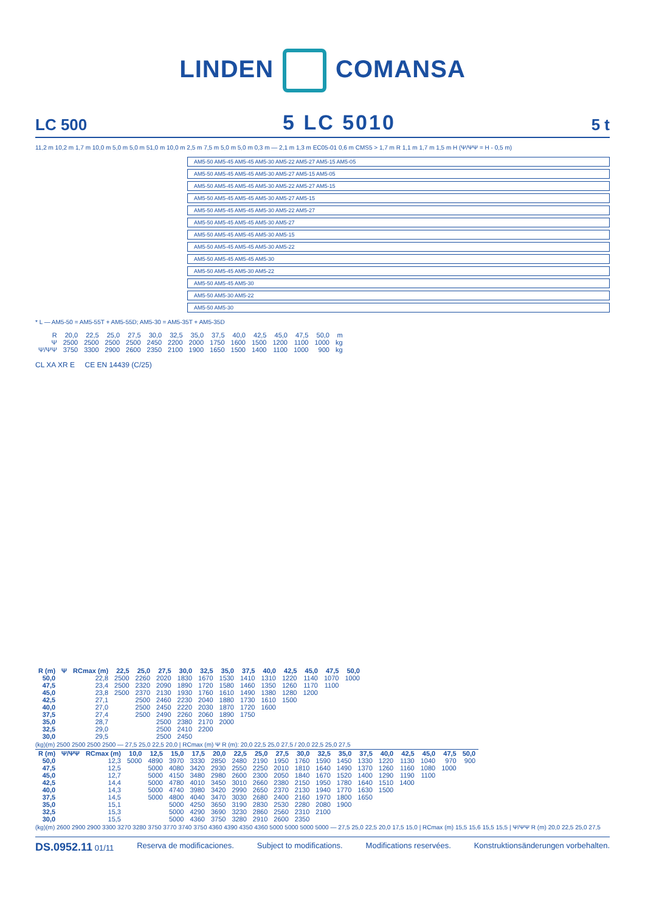LINDEN COMANSA
LC 500 5 LC 5010 5 t
11,2 m 10,2 m 1,7 m 10,0 m 5,0 m 5,0 m 51,0 m 10,0 m 2,5 m 7,5 m 5,0 m 5,0 m 0,3 m — 2,1 m 1,3 m EC05-01 0,6 m CMS5 > 1,7 m R 1,1 m 1,7 m 1,5 m H (Ψ/ΨΨ = H - 0,5 m)
AM5-50 AM5-45 AM5-45 AM5-30 AM5-22 AM5-27 AM5-15 AM5-05
AM5-50 AM5-45 AM5-45 AM5-30 AM5-27 AM5-15 AM5-05
AM5-50 AM5-45 AM5-45 AM5-30 AM5-22 AM5-27 AM5-15
AM5-50 AM5-45 AM5-45 AM5-30 AM5-27 AM5-15
AM5-50 AM5-45 AM5-45 AM5-30 AM5-22 AM5-27
AM5-50 AM5-45 AM5-45 AM5-30 AM5-27
AM5-50 AM5-45 AM5-45 AM5-30 AM5-15
AM5-50 AM5-45 AM5-45 AM5-30 AM5-22
AM5-50 AM5-45 AM5-45 AM5-30
AM5-50 AM5-45 AM5-30 AM5-22
AM5-50 AM5-45 AM5-30
AM5-50 AM5-30 AM5-22
AM5-50 AM5-30
* L — AM5-50 = AM5-55T + AM5-55D; AM5-30 = AM5-35T + AM5-35D
| R | 20,0 | 22,5 | 25,0 | 27,5 | 30,0 | 32,5 | 35,0 | 37,5 | 40,0 | 42,5 | 45,0 | 47,5 | 50,0 | m |
| Ψ | 2500 | 2500 | 2500 | 2500 | 2450 | 2200 | 2000 | 1750 | 1600 | 1500 | 1200 | 1100 | 1000 | kg |
| Ψ/ΨΨ | 3750 | 3300 | 2900 | 2600 | 2350 | 2100 | 1900 | 1650 | 1500 | 1400 | 1100 | 1000 | 900 | kg |
CL XA XR E CE EN 14439 (C/25)
| R (m) | Ψ | RCmax (m) | 22,5 | 25,0 | 27,5 | 30,0 | 32,5 | 35,0 | 37,5 | 40,0 | 42,5 | 45,0 | 47,5 | 50,0 |
| --- | --- | --- | --- | --- | --- | --- | --- | --- | --- | --- | --- | --- | --- | --- |
| 50,0 | | 22,8 | 2500 | 2260 | 2020 | 1830 | 1670 | 1530 | 1410 | 1310 | 1220 | 1140 | 1070 | 1000 |
| 47,5 | | 23,4 | 2500 | 2320 | 2090 | 1890 | 1720 | 1580 | 1460 | 1350 | 1260 | 1170 | 1100 | |
| 45,0 | | 23,8 | 2500 | 2370 | 2130 | 1930 | 1760 | 1610 | 1490 | 1380 | 1280 | 1200 | | |
| 42,5 | | 27,1 | | 2500 | 2460 | 2230 | 2040 | 1880 | 1730 | 1610 | 1500 | | | |
| 40,0 | | 27,0 | | 2500 | 2450 | 2220 | 2030 | 1870 | 1720 | 1600 | | | | |
| 37,5 | | 27,4 | | 2500 | 2490 | 2260 | 2060 | 1890 | 1750 | | | | | |
| 35,0 | | 28,7 | | | 2500 | 2380 | 2170 | 2000 | | | | | | |
| 32,5 | | 29,0 | | | 2500 | 2410 | 2200 | | | | | | | |
| 30,0 | | 29,5 | | | 2500 | 2450 | | | | | | | | |
(kg)(m) 2500 2500 2500 2500 — 27,5 25,0 22,5 20,0 | RCmax (m) Ψ R (m): 20,0 22,5 25,0 27,5 / 20,0 22,5 25,0 27,5
| R (m) | Ψ/ΨΨ | RCmax (m) | 10,0 | 12,5 | 15,0 | 17,5 | 20,0 | 22,5 | 25,0 | 27,5 | 30,0 | 32,5 | 35,0 | 37,5 | 40,0 | 42,5 | 45,0 | 47,5 | 50,0 |
| --- | --- | --- | --- | --- | --- | --- | --- | --- | --- | --- | --- | --- | --- | --- | --- | --- | --- | --- | --- |
| 50,0 | | 12,3 | 5000 | 4890 | 3970 | 3330 | 2850 | 2480 | 2190 | 1950 | 1760 | 1590 | 1450 | 1330 | 1220 | 1130 | 1040 | 970 | 900 |
| 47,5 | | 12,5 | | 5000 | 4080 | 3420 | 2930 | 2550 | 2250 | 2010 | 1810 | 1640 | 1490 | 1370 | 1260 | 1160 | 1080 | 1000 | |
| 45,0 | | 12,7 | | 5000 | 4150 | 3480 | 2980 | 2600 | 2300 | 2050 | 1840 | 1670 | 1520 | 1400 | 1290 | 1190 | 1100 | | |
| 42,5 | | 14,4 | | 5000 | 4780 | 4010 | 3450 | 3010 | 2660 | 2380 | 2150 | 1950 | 1780 | 1640 | 1510 | 1400 | | | |
| 40,0 | | 14,3 | | 5000 | 4740 | 3980 | 3420 | 2990 | 2650 | 2370 | 2130 | 1940 | 1770 | 1630 | 1500 | | | | |
| 37,5 | | 14,5 | | 5000 | 4800 | 4040 | 3470 | 3030 | 2680 | 2400 | 2160 | 1970 | 1800 | 1650 | | | | | |
| 35,0 | | 15,1 | | | 5000 | 4250 | 3650 | 3190 | 2830 | 2530 | 2280 | 2080 | 1900 | | | | | | |
| 32,5 | | 15,3 | | | 5000 | 4290 | 3690 | 3230 | 2860 | 2560 | 2310 | 2100 | | | | | | | |
| 30,0 | | 15,5 | | | 5000 | 4360 | 3750 | 3280 | 2910 | 2600 | 2350 | | | | | | | | |
(kg)(m) 2600 2900 2900 3300 3270 3280 3750 3770 3740 3750 4360 4390 4350 4360 5000 5000 5000 5000 — 27,5 25,0 22,5 20,0 17,5 15,0 | RCmax (m) 15,5 15,6 15,5 15,5 | Ψ/ΨΨ R (m) 20,0 22,5 25,0 27,5
DS.0952.11 01/11 Reserva de modificaciones. Subject to modifications. Modifications reservées. Konstruktionsänderungen vorbehalten.